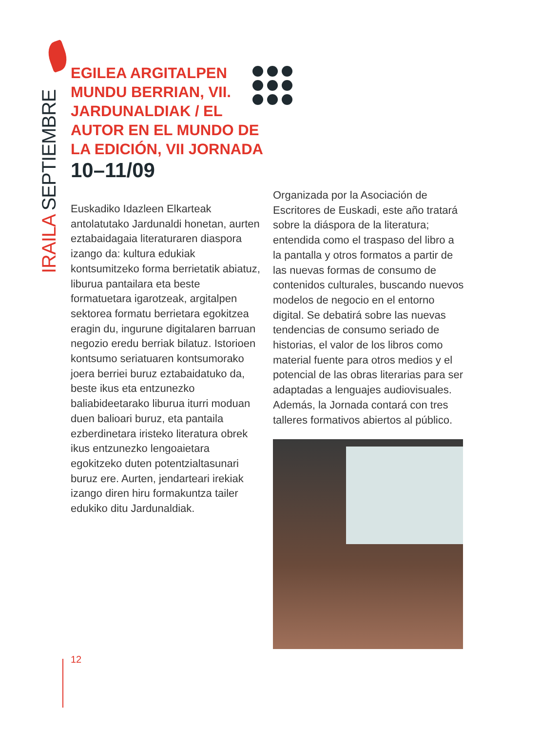IRAILA SEPTIEMBRE
EGILEA ARGITALPEN MUNDU BERRIAN, VII. JARDUNALDIAK / EL AUTOR EN EL MUNDO DE LA EDICIÓN, VII JORNADA
10–11/09
Euskadiko Idazleen Elkarteak antolatutako Jardunaldi honetan, aurten eztabaidagaia literaturaren diaspora izango da: kultura edukiak kontsumitzeko forma berrietatik abiatuz, liburua pantailara eta beste formatuetara igarotzeak, argitalpen sektorea formatu berrietara egokitzea eragin du, ingurune digitalaren barruan negozio eredu berriak bilatuz. Istorioen kontsumo seriatuaren kontsumorako joera berriei buruz eztabaidatuko da, beste ikus eta entzunezko baliabideetarako liburua iturri moduan duen balioari buruz, eta pantaila ezberdinetara iristeko literatura obrek ikus entzunezko lengoaietara egokitzeko duten potentzialtasunari buruz ere. Aurten, jendarteari irekiak izango diren hiru formakuntza tailer edukiko ditu Jardunaldiak.
Organizada por la Asociación de Escritores de Euskadi, este año tratará sobre la diáspora de la literatura; entendida como el traspaso del libro a la pantalla y otros formatos a partir de las nuevas formas de consumo de contenidos culturales, buscando nuevos modelos de negocio en el entorno digital. Se debatirá sobre las nuevas tendencias de consumo seriado de historias, el valor de los libros como material fuente para otros medios y el potencial de las obras literarias para ser adaptadas a lenguajes audiovisuales. Además, la Jornada contará con tres talleres formativos abiertos al público.
12